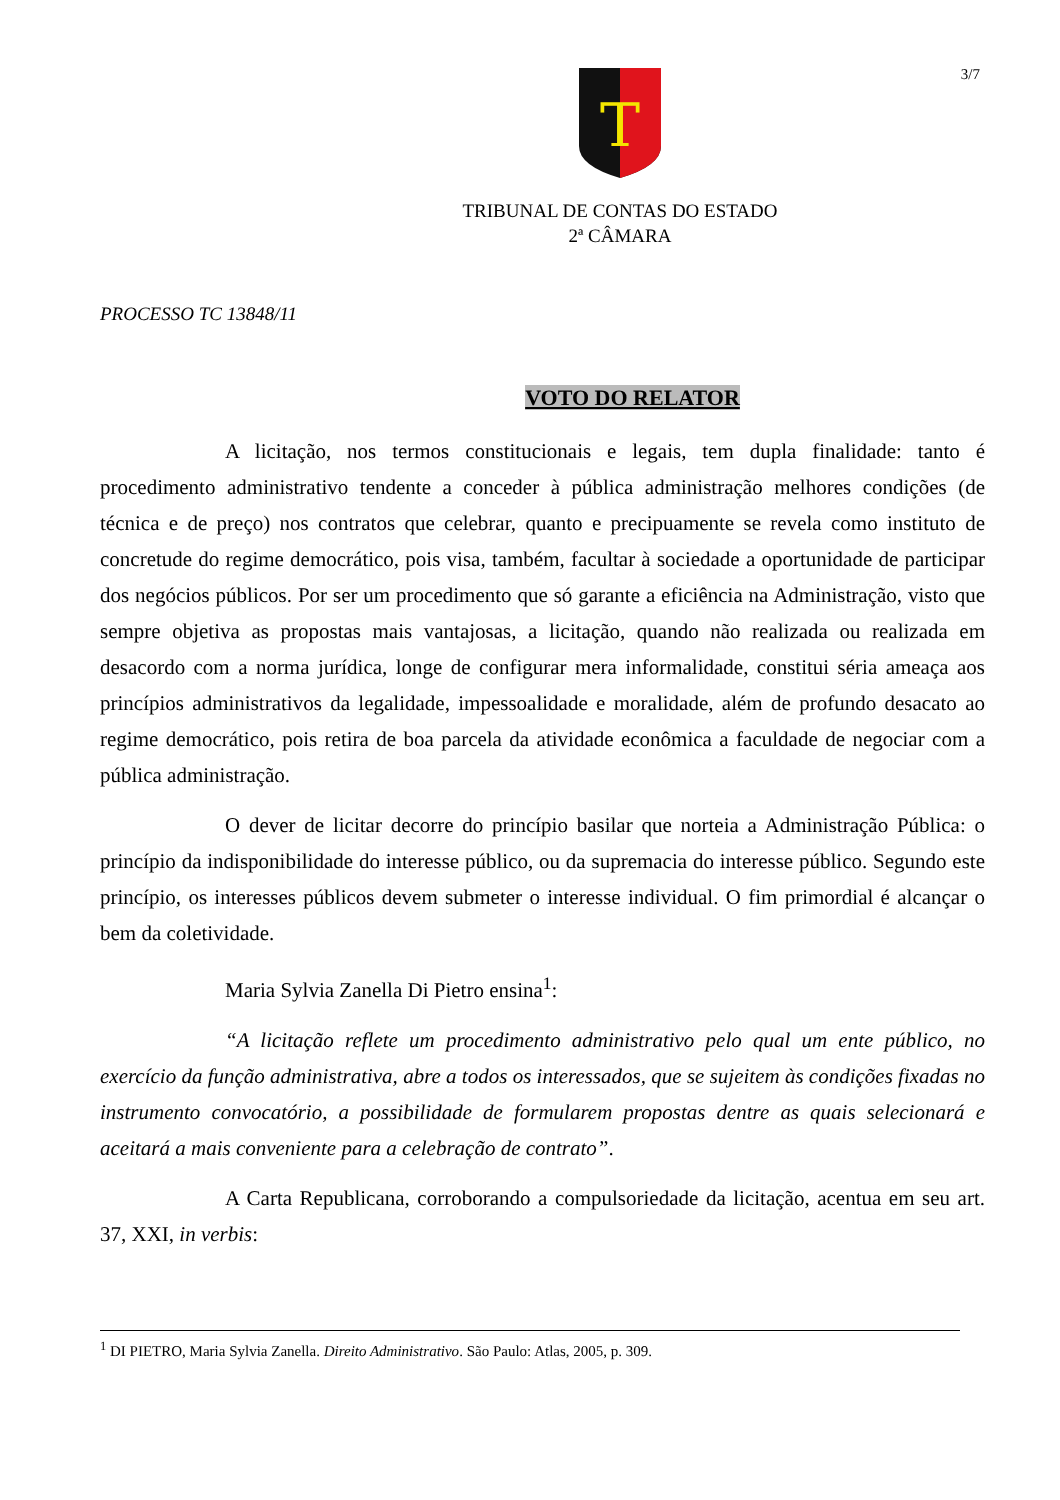3/7
T
TRIBUNAL DE CONTAS DO ESTADO
2ª CÂMARA
PROCESSO TC 13848/11
VOTO DO RELATOR
A licitação, nos termos constitucionais e legais, tem dupla finalidade: tanto é procedimento administrativo tendente a conceder à pública administração melhores condições (de técnica e de preço) nos contratos que celebrar, quanto e precipuamente se revela como instituto de concretude do regime democrático, pois visa, também, facultar à sociedade a oportunidade de participar dos negócios públicos. Por ser um procedimento que só garante a eficiência na Administração, visto que sempre objetiva as propostas mais vantajosas, a licitação, quando não realizada ou realizada em desacordo com a norma jurídica, longe de configurar mera informalidade, constitui séria ameaça aos princípios administrativos da legalidade, impessoalidade e moralidade, além de profundo desacato ao regime democrático, pois retira de boa parcela da atividade econômica a faculdade de negociar com a pública administração.
O dever de licitar decorre do princípio basilar que norteia a Administração Pública: o princípio da indisponibilidade do interesse público, ou da supremacia do interesse público. Segundo este princípio, os interesses públicos devem submeter o interesse individual. O fim primordial é alcançar o bem da coletividade.
Maria Sylvia Zanella Di Pietro ensina<sup>1</sup>:
“A licitação reflete um procedimento administrativo pelo qual um ente público, no exercício da função administrativa, abre a todos os interessados, que se sujeitem às condições fixadas no instrumento convocatório, a possibilidade de formularem propostas dentre as quais selecionará e aceitará a mais conveniente para a celebração de contrato”.
A Carta Republicana, corroborando a compulsoriedade da licitação, acentua em seu art. 37, XXI, in verbis:
<sup>1</sup> DI PIETRO, Maria Sylvia Zanella. Direito Administrativo. São Paulo: Atlas, 2005, p. 309.